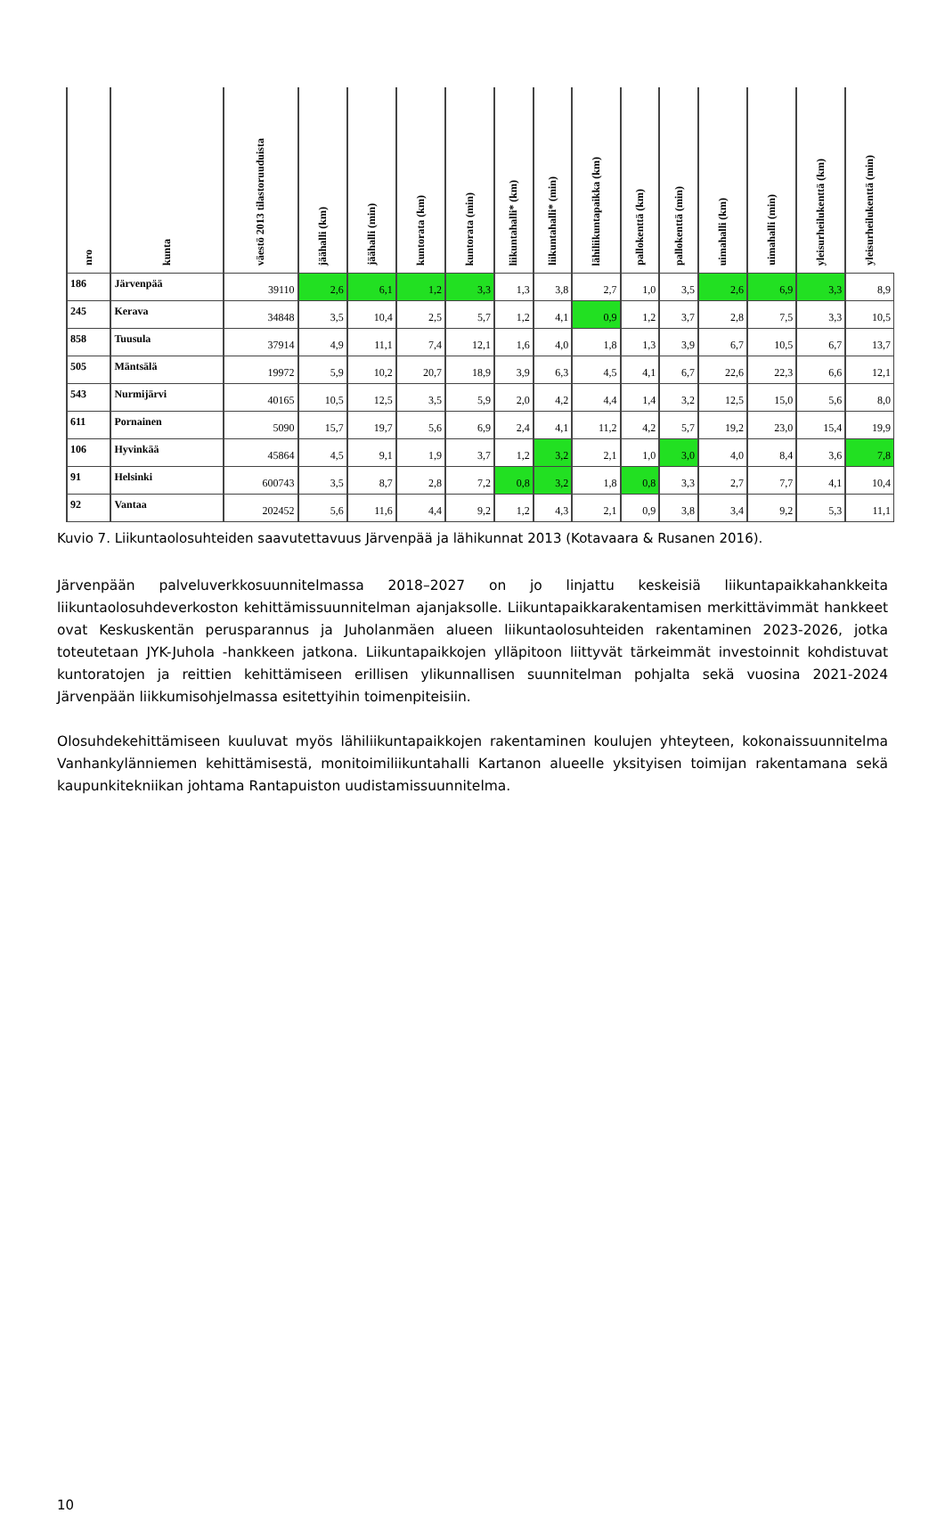| nro | kunta | väestö 2013 tilastoruuduista | jäähalli (km) | jäähalli (min) | kuntorata (km) | kuntorata (min) | liikuntahalli* (km) | liikuntahalli* (min) | lähiliikuntapaikka (km) | pallokenttä (km) | pallokenttä (min) | uimahalli (km) | uimahalli (min) | yleisurheilukenttä (km) | yleisurheilukenttä (min) |
| --- | --- | --- | --- | --- | --- | --- | --- | --- | --- | --- | --- | --- | --- | --- | --- |
| 186 | Järvenpää | 39110 | 2,6 | 6,1 | 1,2 | 3,3 | 1,3 | 3,8 | 2,7 | 1,0 | 3,5 | 2,6 | 6,9 | 3,3 | 8,9 |
| 245 | Kerava | 34848 | 3,5 | 10,4 | 2,5 | 5,7 | 1,2 | 4,1 | 0,9 | 1,2 | 3,7 | 2,8 | 7,5 | 3,3 | 10,5 |
| 858 | Tuusula | 37914 | 4,9 | 11,1 | 7,4 | 12,1 | 1,6 | 4,0 | 1,8 | 1,3 | 3,9 | 6,7 | 10,5 | 6,7 | 13,7 |
| 505 | Mäntsälä | 19972 | 5,9 | 10,2 | 20,7 | 18,9 | 3,9 | 6,3 | 4,5 | 4,1 | 6,7 | 22,6 | 22,3 | 6,6 | 12,1 |
| 543 | Nurmijärvi | 40165 | 10,5 | 12,5 | 3,5 | 5,9 | 2,0 | 4,2 | 4,4 | 1,4 | 3,2 | 12,5 | 15,0 | 5,6 | 8,0 |
| 611 | Pornainen | 5090 | 15,7 | 19,7 | 5,6 | 6,9 | 2,4 | 4,1 | 11,2 | 4,2 | 5,7 | 19,2 | 23,0 | 15,4 | 19,9 |
| 106 | Hyvinkää | 45864 | 4,5 | 9,1 | 1,9 | 3,7 | 1,2 | 3,2 | 2,1 | 1,0 | 3,0 | 4,0 | 8,4 | 3,6 | 7,8 |
| 91 | Helsinki | 600743 | 3,5 | 8,7 | 2,8 | 7,2 | 0,8 | 3,2 | 1,8 | 0,8 | 3,3 | 2,7 | 7,7 | 4,1 | 10,4 |
| 92 | Vantaa | 202452 | 5,6 | 11,6 | 4,4 | 9,2 | 1,2 | 4,3 | 2,1 | 0,9 | 3,8 | 3,4 | 9,2 | 5,3 | 11,1 |
Kuvio 7. Liikuntaolosuhteiden saavutettavuus Järvenpää ja lähikunnat 2013 (Kotavaara & Rusanen 2016).
Järvenpään palveluverkkosuunnitelmassa 2018–2027 on jo linjattu keskeisiä liikuntapaikkahankkeita liikuntaolosuhdeverkoston kehittämissuunnitelman ajanjaksolle. Liikuntapaikkarakentamisen merkittävimmät hankkeet ovat Keskuskentän perusparannus ja Juholanmäen alueen liikuntaolosuhteiden rakentaminen 2023-2026, jotka toteutetaan JYK-Juhola -hankkeen jatkona. Liikuntapaikkojen ylläpitoon liittyvät tärkeimmät investoinnit kohdistuvat kuntoratojen ja reittien kehittämiseen erillisen ylikunnallisen suunnitelman pohjalta sekä vuosina 2021-2024 Järvenpään liikkumisohjelmassa esitettyihin toimenpiteisiin.
Olosuhdekehittämiseen kuuluvat myös lähiliikuntapaikkojen rakentaminen koulujen yhteyteen, kokonaissuunnitelma Vanhankylänniemen kehittämisestä, monitoimiliikuntahalli Kartanon alueelle yksityisen toimijan rakentamana sekä kaupunkitekniikan johtama Rantapuiston uudistamissuunnitelma.
10